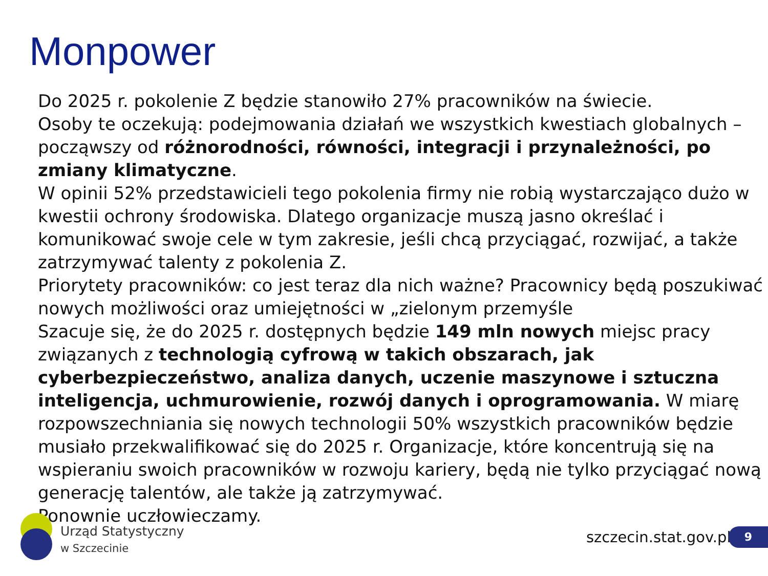Monpower
Do 2025 r. pokolenie Z będzie stanowiło 27% pracowników na świecie.
Osoby te oczekują: podejmowania działań we wszystkich kwestiach globalnych – począwszy od różnorodności, równości, integracji i przynależności, po zmiany klimatyczne.
W opinii 52% przedstawicieli tego pokolenia firmy nie robią wystarczająco dużo w kwestii ochrony środowiska. Dlatego organizacje muszą jasno określać i komunikować swoje cele w tym zakresie, jeśli chcą przyciągać, rozwijać, a także zatrzymywać talenty z pokolenia Z.
Priorytety pracowników: co jest teraz dla nich ważne? Pracownicy będą poszukiwać nowych możliwości oraz umiejętności w „zielonym przemyśle
Szacuje się, że do 2025 r. dostępnych będzie 149 mln nowych miejsc pracy związanych z technologią cyfrową w takich obszarach, jak cyberbezpieczeństwo, analiza danych, uczenie maszynowe i sztuczna inteligencja, uchmurowienie, rozwój danych i oprogramowania. W miarę rozpowszechniania się nowych technologii 50% wszystkich pracowników będzie musiało przekwalifikować się do 2025 r. Organizacje, które koncentrują się na wspieraniu swoich pracowników w rozwoju kariery, będą nie tylko przyciągać nową generację talentów, ale także ją zatrzymywać.
Ponownie uczłowieczamy.
Urząd Statystyczny
w Szczecinie
szczecin.stat.gov.pl 9